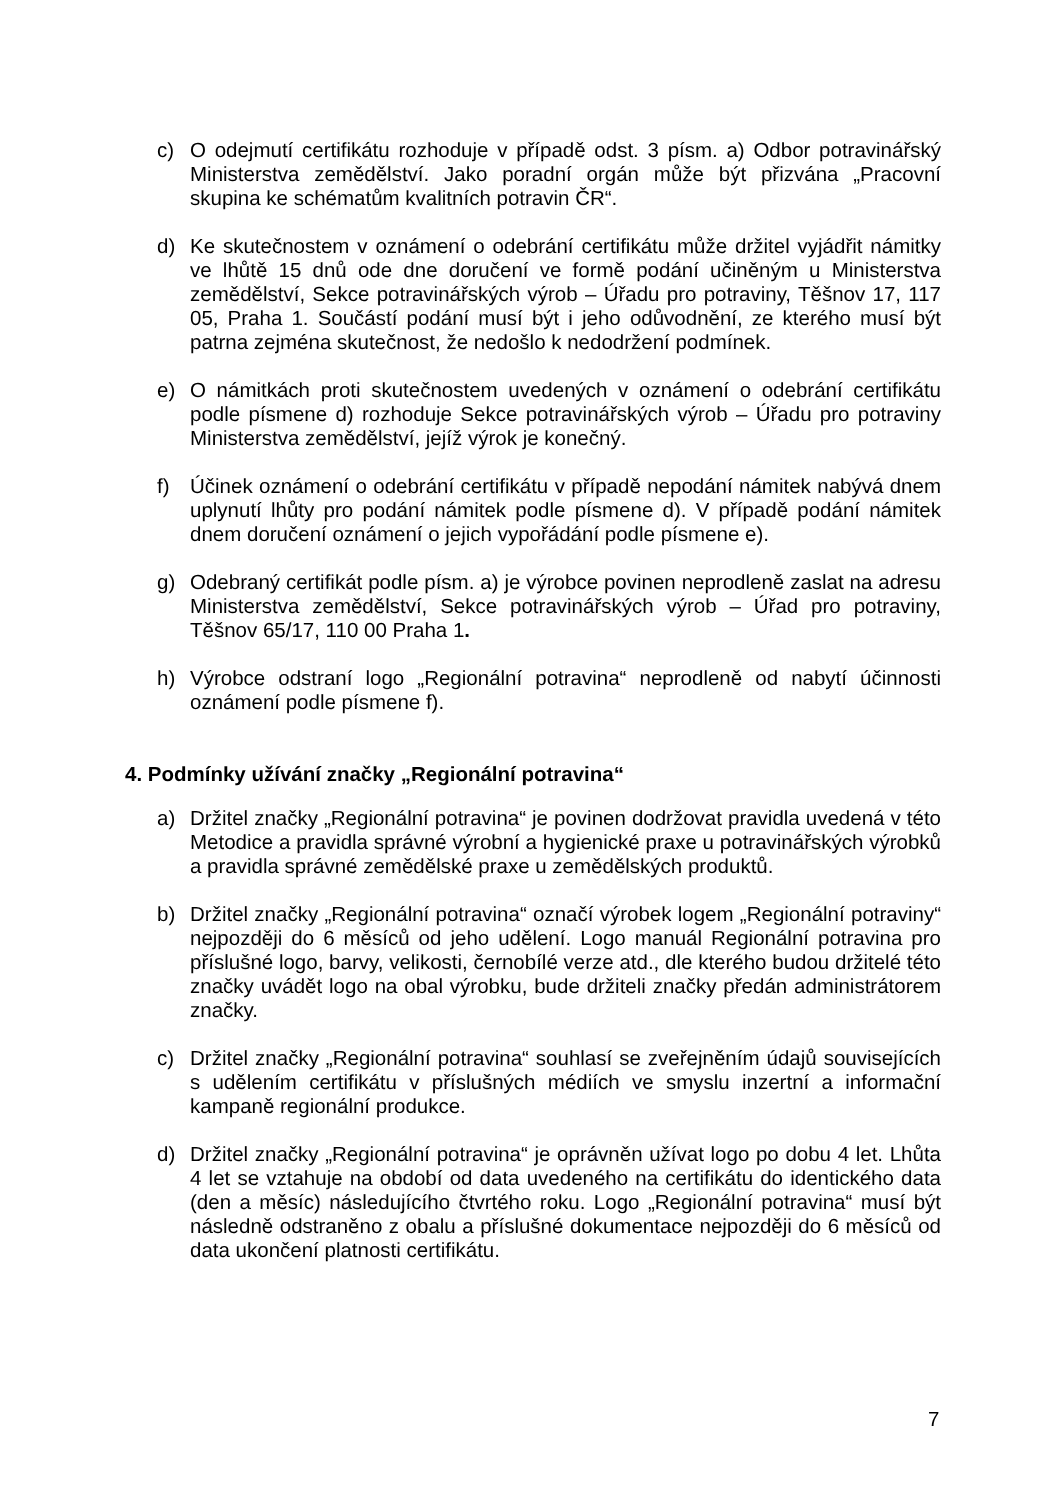c) O odejmutí certifikátu rozhoduje v případě odst. 3 písm. a) Odbor potravinářský Ministerstva zemědělství. Jako poradní orgán může být přizvána „Pracovní skupina ke schématům kvalitních potravin ČR“.
d) Ke skutečnostem v oznámení o odebrání certifikátu může držitel vyjádřit námitky ve lhůtě 15 dnů ode dne doručení ve formě podání učiněným u Ministerstva zemědělství, Sekce potravinářských výrob – Úřadu pro potraviny, Těšnov 17, 117 05, Praha 1. Součástí podání musí být i jeho odůvodnění, ze kterého musí být patrna zejména skutečnost, že nedošlo k nedodržení podmínek.
e) O námitkách proti skutečnostem uvedených v oznámení o odebrání certifikátu podle písmene d) rozhoduje Sekce potravinářských výrob – Úřadu pro potraviny Ministerstva zemědělství, jejíž výrok je konečný.
f) Účinek oznámení o odebrání certifikátu v případě nepodání námitek nabývá dnem uplynutí lhůty pro podání námitek podle písmene d). V případě podání námitek dnem doručení oznámení o jejich vypořádání podle písmene e).
g) Odebraný certifikát podle písm. a) je výrobce povinen neprodleně zaslat na adresu Ministerstva zemědělství, Sekce potravinářských výrob – Úřad pro potraviny, Těšnov 65/17, 110 00 Praha 1.
h) Výrobce odstraní logo „Regionální potravina“ neprodleně od nabytí účinnosti oznámení podle písmene f).
4. Podmínky užívání značky „Regionální potravina“
a) Držitel značky „Regionální potravina“ je povinen dodržovat pravidla uvedená v této Metodice a pravidla správné výrobní a hygienické praxe u potravinářských výrobků a pravidla správné zemědělské praxe u zemědělských produktů.
b) Držitel značky „Regionální potravina“ označí výrobek logem „Regionální potraviny“ nejpozději do 6 měsíců od jeho udělení. Logo manuál Regionální potravina pro příslušné logo, barvy, velikosti, černobílé verze atd., dle kterého budou držitelé této značky uvádět logo na obal výrobku, bude držiteli značky předán administrátorem značky.
c) Držitel značky „Regionální potravina“ souhlasí se zveřejněním údajů souvisejících s udělením certifikátu v příslušných médiích ve smyslu inzertní a informační kampaně regionální produkce.
d) Držitel značky „Regionální potravina“ je oprávněn užívat logo po dobu 4 let. Lhůta 4 let se vztahuje na období od data uvedeného na certifikátu do identického data (den a měsíc) následujícího čtvrtého roku. Logo „Regionální potravina“ musí být následně odstraněno z obalu a příslušné dokumentace nejpozději do 6 měsíců od data ukončení platnosti certifikátu.
7